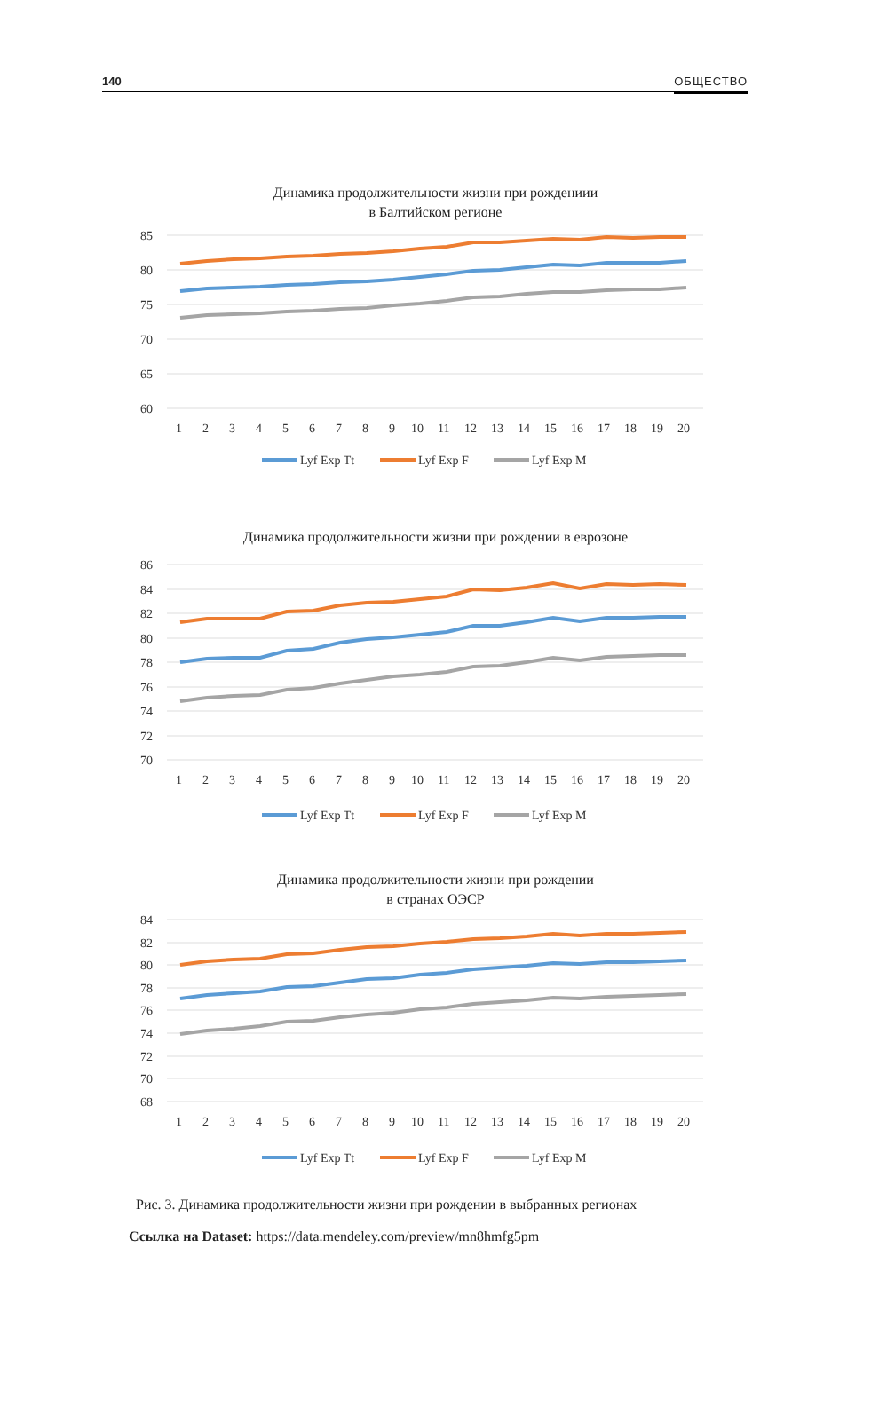140 ОБЩЕСТВО
Динамика продолжительности жизни при рождениии
в Балтийском регионе
85
80
75
70
65
60
1
2
3
4
5
6
7
8
9
10
11
12
13
14
15
16
17
18
19
20
Lyf Exp Tt
Lyf Exp F
Lyf Exp M
Динамика продолжительности жизни при рождении в еврозоне
86
84
82
80
78
76
74
72
70
1
2
3
4
5
6
7
8
9
10
11
12
13
14
15
16
17
18
19
20
Lyf Exp Tt
Lyf Exp F
Lyf Exp M
Динамика продолжительности жизни при рождении
в странах ОЭСР
84
82
80
78
76
74
72
70
68
1
2
3
4
5
6
7
8
9
10
11
12
13
14
15
16
17
18
19
20
Lyf Exp Tt
Lyf Exp F
Lyf Exp M
Рис. 3. Динамика продолжительности жизни при рождении в выбранных регионах
Ссылка на Dataset: https://data.mendeley.com/preview/mn8hmfg5pm